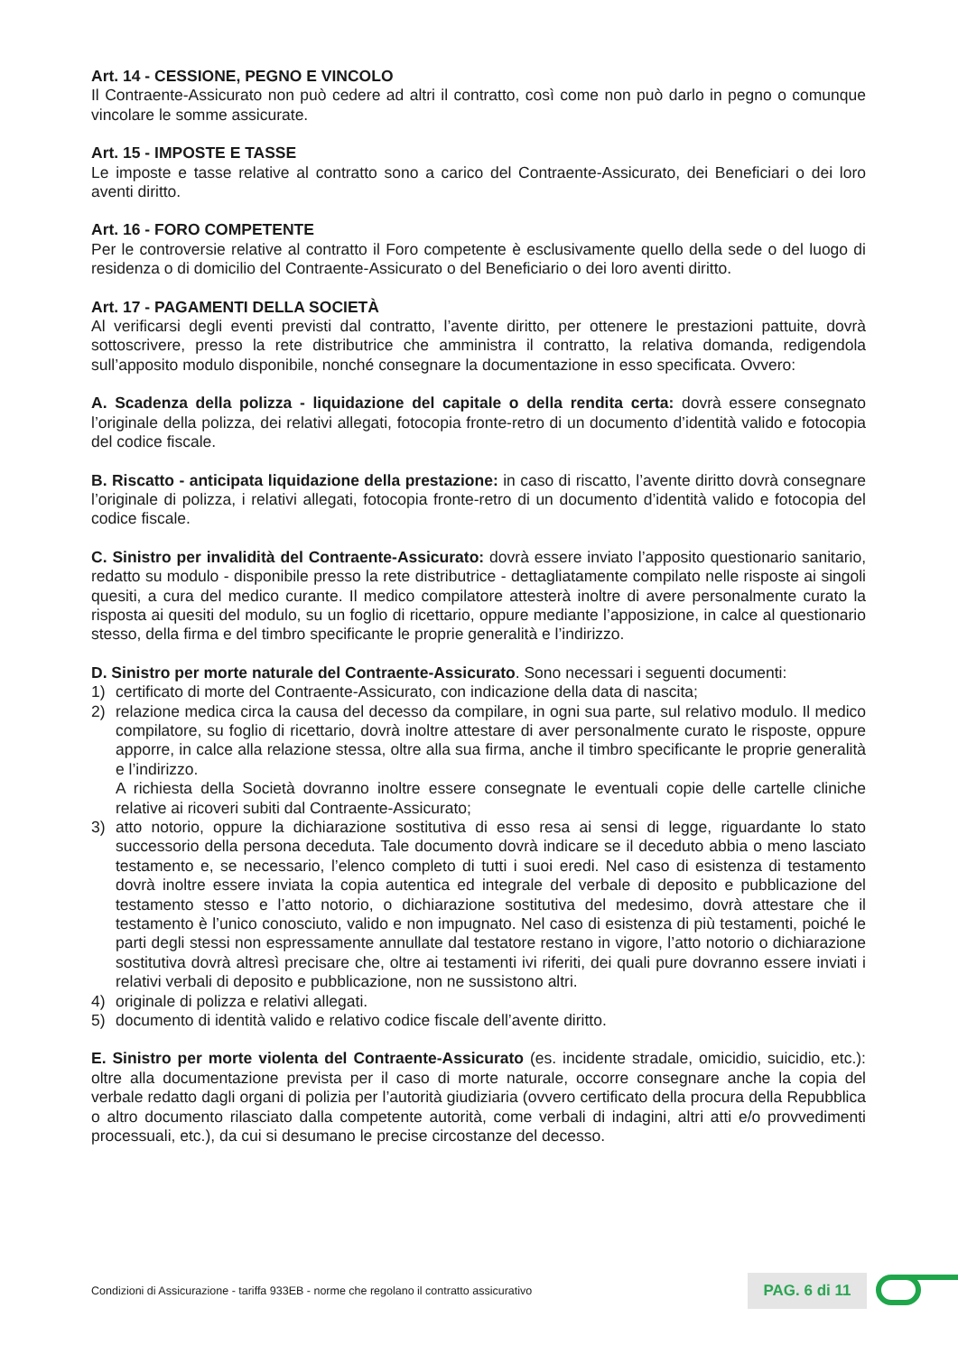Art. 14 - CESSIONE, PEGNO E VINCOLO
Il Contraente-Assicurato non può cedere ad altri il contratto, così come non può darlo in pegno o comunque vincolare le somme assicurate.
Art. 15 - IMPOSTE E TASSE
Le imposte e tasse relative al contratto sono a carico del Contraente-Assicurato, dei Beneficiari o dei loro aventi diritto.
Art. 16 - FORO COMPETENTE
Per le controversie relative al contratto il Foro competente è esclusivamente quello della sede o del luogo di residenza o di domicilio del Contraente-Assicurato o del Beneficiario o dei loro aventi diritto.
Art. 17 - PAGAMENTI DELLA SOCIETÀ
Al verificarsi degli eventi previsti dal contratto, l’avente diritto, per ottenere le prestazioni pattuite, dovrà sottoscrivere, presso la rete distributrice che amministra il contratto, la relativa domanda, redigendola sull’apposito modulo disponibile, nonché consegnare la documentazione in esso specificata. Ovvero:
A. Scadenza della polizza - liquidazione del capitale o della rendita certa: dovrà essere consegnato l’originale della polizza, dei relativi allegati, fotocopia fronte-retro di un documento d’identità valido e fotocopia del codice fiscale.
B. Riscatto - anticipata liquidazione della prestazione: in caso di riscatto, l’avente diritto dovrà consegnare l’originale di polizza, i relativi allegati, fotocopia fronte-retro di un documento d’identità valido e fotocopia del codice fiscale.
C. Sinistro per invalidità del Contraente-Assicurato: dovrà essere inviato l’apposito questionario sanitario, redatto su modulo - disponibile presso la rete distributrice - dettagliatamente compilato nelle risposte ai singoli quesiti, a cura del medico curante. Il medico compilatore attesterà inoltre di avere personalmente curato la risposta ai quesiti del modulo, su un foglio di ricettario, oppure mediante l’apposizione, in calce al questionario stesso, della firma e del timbro specificante le proprie generalità e l’indirizzo.
D. Sinistro per morte naturale del Contraente-Assicurato. Sono necessari i seguenti documenti:
1) certificato di morte del Contraente-Assicurato, con indicazione della data di nascita;
2) relazione medica circa la causa del decesso da compilare, in ogni sua parte, sul relativo modulo. Il medico compilatore, su foglio di ricettario, dovrà inoltre attestare di aver personalmente curato le risposte, oppure apporre, in calce alla relazione stessa, oltre alla sua firma, anche il timbro specificante le proprie generalità e l’indirizzo.
A richiesta della Società dovranno inoltre essere consegnate le eventuali copie delle cartelle cliniche relative ai ricoveri subiti dal Contraente-Assicurato;
3) atto notorio, oppure la dichiarazione sostitutiva di esso resa ai sensi di legge, riguardante lo stato successorio della persona deceduta. Tale documento dovrà indicare se il deceduto abbia o meno lasciato testamento e, se necessario, l’elenco completo di tutti i suoi eredi. Nel caso di esistenza di testamento dovrà inoltre essere inviata la copia autentica ed integrale del verbale di deposito e pubblicazione del testamento stesso e l’atto notorio, o dichiarazione sostitutiva del medesimo, dovrà attestare che il testamento è l’unico conosciuto, valido e non impugnato. Nel caso di esistenza di più testamenti, poiché le parti degli stessi non espressamente annullate dal testatore restano in vigore, l’atto notorio o dichiarazione sostitutiva dovrà altresì precisare che, oltre ai testamenti ivi riferiti, dei quali pure dovranno essere inviati i relativi verbali di deposito e pubblicazione, non ne sussistono altri.
4) originale di polizza e relativi allegati.
5) documento di identità valido e relativo codice fiscale dell’avente diritto.
E. Sinistro per morte violenta del Contraente-Assicurato (es. incidente stradale, omicidio, suicidio, etc.): oltre alla documentazione prevista per il caso di morte naturale, occorre consegnare anche la copia del verbale redatto dagli organi di polizia per l’autorità giudiziaria (ovvero certificato della procura della Repubblica o altro documento rilasciato dalla competente autorità, come verbali di indagini, altri atti e/o provvedimenti processuali, etc.), da cui si desumano le precise circostanze del decesso.
Condizioni di Assicurazione - tariffa 933EB - norme che regolano il contratto assicurativo
PAG. 6 di 11